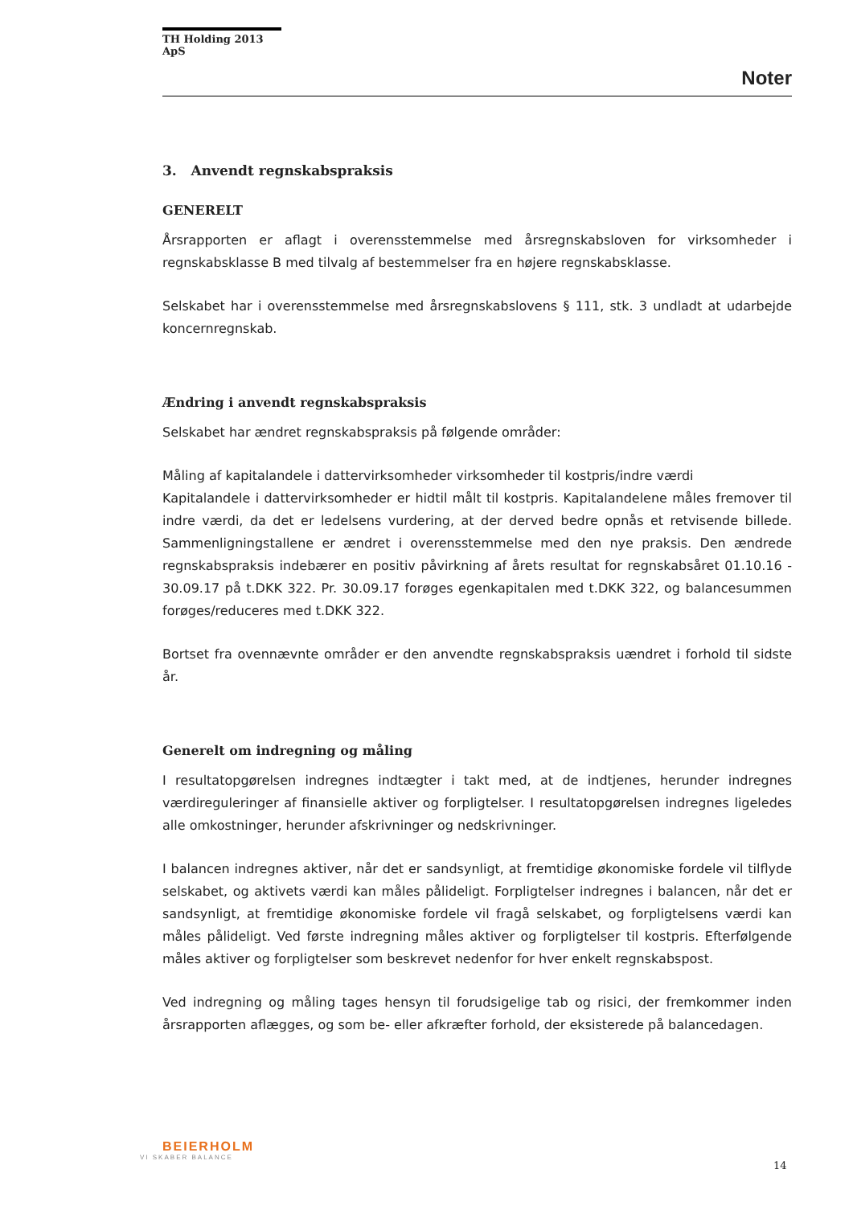TH Holding 2013 ApS
Noter
3. Anvendt regnskabspraksis
GENERELT
Årsrapporten er aflagt i overensstemmelse med årsregnskabsloven for virksomheder i regnskabsklasse B med tilvalg af bestemmelser fra en højere regnskabsklasse.
Selskabet har i overensstemmelse med årsregnskabslovens § 111, stk. 3 undladt at udarbejde koncernregnskab.
Ændring i anvendt regnskabspraksis
Selskabet har ændret regnskabspraksis på følgende områder:
Måling af kapitalandele i dattervirksomheder virksomheder til kostpris/indre værdi
Kapitalandele i dattervirksomheder er hidtil målt til kostpris. Kapitalandelene måles fremover til indre værdi, da det er ledelsens vurdering, at der derved bedre opnås et retvisende billede. Sammenligningstallene er ændret i overensstemmelse med den nye praksis. Den ændrede regnskabspraksis indebærer en positiv påvirkning af årets resultat for regnskabsåret 01.10.16 - 30.09.17 på t.DKK 322. Pr. 30.09.17 forøges egenkapitalen med t.DKK 322, og balancesummen forøges/reduceres med t.DKK 322.
Bortset fra ovennævnte områder er den anvendte regnskabspraksis uændret i forhold til sidste år.
Generelt om indregning og måling
I resultatopgørelsen indregnes indtægter i takt med, at de indtjenes, herunder indregnes værdireguleringer af finansielle aktiver og forpligtelser. I resultatopgørelsen indregnes ligeledes alle omkostninger, herunder afskrivninger og nedskrivninger.
I balancen indregnes aktiver, når det er sandsynligt, at fremtidige økonomiske fordele vil tilflyde selskabet, og aktivets værdi kan måles pålideligt. Forpligtelser indregnes i balancen, når det er sandsynligt, at fremtidige økonomiske fordele vil fragå selskabet, og forpligtelsens værdi kan måles pålideligt. Ved første indregning måles aktiver og forpligtelser til kostpris. Efterfølgende måles aktiver og forpligtelser som beskrevet nedenfor for hver enkelt regnskabspost.
Ved indregning og måling tages hensyn til forudsigelige tab og risici, der fremkommer inden årsrapporten aflægges, og som be- eller afkræfter forhold, der eksisterede på balancedagen.
BEIERHOLM
VI SKABER BALANCE
14